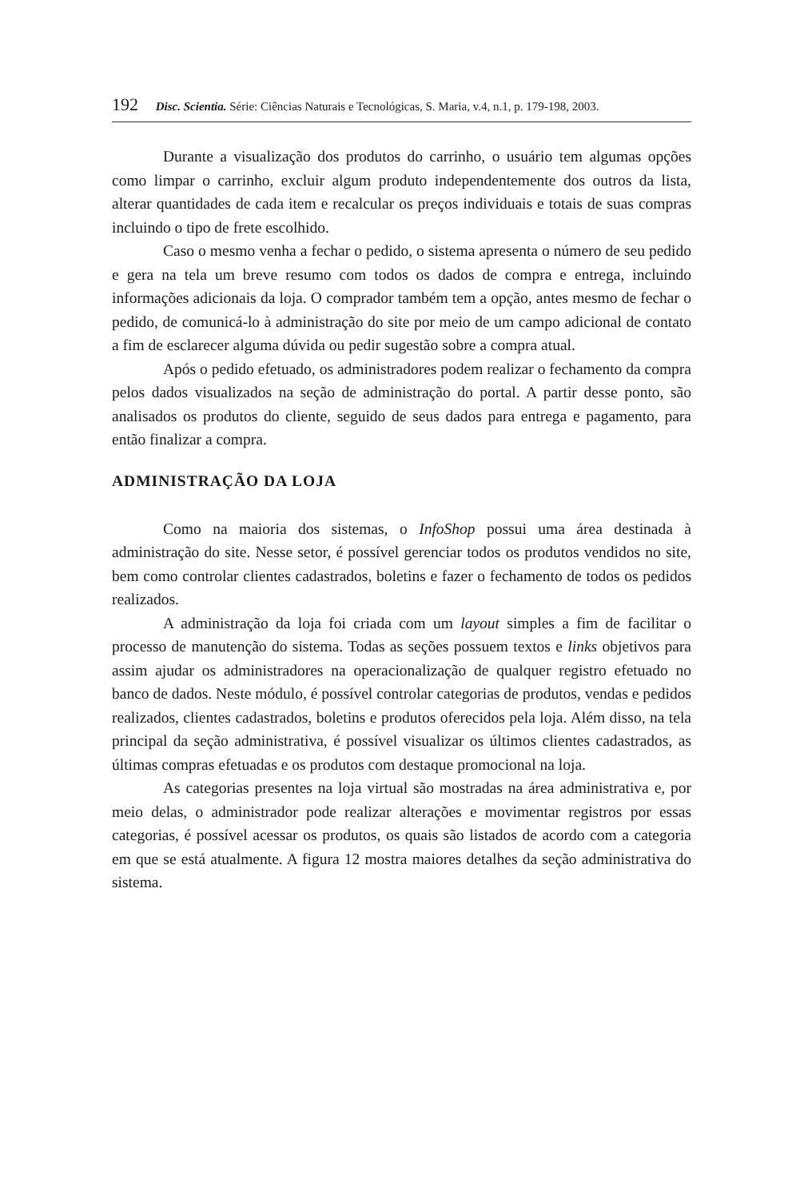192 Disc. Scientia. Série: Ciências Naturais e Tecnológicas, S. Maria, v.4, n.1, p. 179-198, 2003.
Durante a visualização dos produtos do carrinho, o usuário tem algumas opções como limpar o carrinho, excluir algum produto independentemente dos outros da lista, alterar quantidades de cada item e recalcular os preços individuais e totais de suas compras incluindo o tipo de frete escolhido.
Caso o mesmo venha a fechar o pedido, o sistema apresenta o número de seu pedido e gera na tela um breve resumo com todos os dados de compra e entrega, incluindo informações adicionais da loja. O comprador também tem a opção, antes mesmo de fechar o pedido, de comunicá-lo à administração do site por meio de um campo adicional de contato a fim de esclarecer alguma dúvida ou pedir sugestão sobre a compra atual.
Após o pedido efetuado, os administradores podem realizar o fechamento da compra pelos dados visualizados na seção de administração do portal. A partir desse ponto, são analisados os produtos do cliente, seguido de seus dados para entrega e pagamento, para então finalizar a compra.
ADMINISTRAÇÃO DA LOJA
Como na maioria dos sistemas, o InfoShop possui uma área destinada à administração do site. Nesse setor, é possível gerenciar todos os produtos vendidos no site, bem como controlar clientes cadastrados, boletins e fazer o fechamento de todos os pedidos realizados.
A administração da loja foi criada com um layout simples a fim de facilitar o processo de manutenção do sistema. Todas as seções possuem textos e links objetivos para assim ajudar os administradores na operacionalização de qualquer registro efetuado no banco de dados. Neste módulo, é possível controlar categorias de produtos, vendas e pedidos realizados, clientes cadastrados, boletins e produtos oferecidos pela loja. Além disso, na tela principal da seção administrativa, é possível visualizar os últimos clientes cadastrados, as últimas compras efetuadas e os produtos com destaque promocional na loja.
As categorias presentes na loja virtual são mostradas na área administrativa e, por meio delas, o administrador pode realizar alterações e movimentar registros por essas categorias, é possível acessar os produtos, os quais são listados de acordo com a categoria em que se está atualmente. A figura 12 mostra maiores detalhes da seção administrativa do sistema.